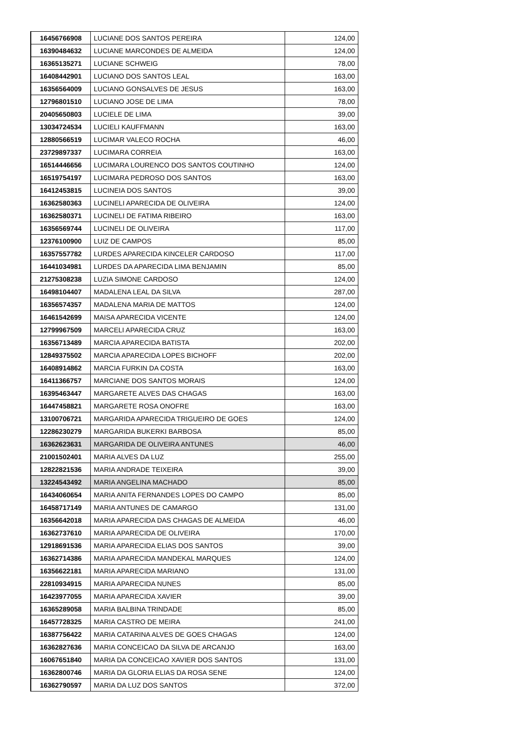| 16456766908 | LUCIANE DOS SANTOS PEREIRA | 124,00 |
| 16390484632 | LUCIANE MARCONDES DE ALMEIDA | 124,00 |
| 16365135271 | LUCIANE SCHWEIG | 78,00 |
| 16408442901 | LUCIANO DOS SANTOS LEAL | 163,00 |
| 16356564009 | LUCIANO GONSALVES DE JESUS | 163,00 |
| 12796801510 | LUCIANO JOSE DE LIMA | 78,00 |
| 20405650803 | LUCIELE DE LIMA | 39,00 |
| 13034724534 | LUCIELI KAUFFMANN | 163,00 |
| 12880566519 | LUCIMAR VALECO ROCHA | 46,00 |
| 23729897337 | LUCIMARA CORREIA | 163,00 |
| 16514446656 | LUCIMARA LOURENCO DOS SANTOS COUTINHO | 124,00 |
| 16519754197 | LUCIMARA PEDROSO DOS SANTOS | 163,00 |
| 16412453815 | LUCINEIA DOS SANTOS | 39,00 |
| 16362580363 | LUCINELI APARECIDA DE OLIVEIRA | 124,00 |
| 16362580371 | LUCINELI DE FATIMA RIBEIRO | 163,00 |
| 16356569744 | LUCINELI DE OLIVEIRA | 117,00 |
| 12376100900 | LUIZ DE CAMPOS | 85,00 |
| 16357557782 | LURDES APARECIDA KINCELER CARDOSO | 117,00 |
| 16441034981 | LURDES DA APARECIDA LIMA BENJAMIN | 85,00 |
| 21275308238 | LUZIA SIMONE CARDOSO | 124,00 |
| 16498104407 | MADALENA LEAL DA SILVA | 287,00 |
| 16356574357 | MADALENA MARIA DE MATTOS | 124,00 |
| 16461542699 | MAISA APARECIDA VICENTE | 124,00 |
| 12799967509 | MARCELI APARECIDA CRUZ | 163,00 |
| 16356713489 | MARCIA APARECIDA BATISTA | 202,00 |
| 12849375502 | MARCIA APARECIDA LOPES BICHOFF | 202,00 |
| 16408914862 | MARCIA FURKIN DA COSTA | 163,00 |
| 16411366757 | MARCIANE DOS SANTOS MORAIS | 124,00 |
| 16395463447 | MARGARETE ALVES DAS CHAGAS | 163,00 |
| 16447458821 | MARGARETE ROSA ONOFRE | 163,00 |
| 13100706721 | MARGARIDA APARECIDA TRIGUEIRO DE GOES | 124,00 |
| 12286230279 | MARGARIDA BUKERKI BARBOSA | 85,00 |
| 16362623631 | MARGARIDA DE OLIVEIRA ANTUNES | 46,00 |
| 21001502401 | MARIA ALVES DA LUZ | 255,00 |
| 12822821536 | MARIA ANDRADE TEIXEIRA | 39,00 |
| 13224543492 | MARIA ANGELINA MACHADO | 85,00 |
| 16434060654 | MARIA ANITA FERNANDES LOPES DO CAMPO | 85,00 |
| 16458717149 | MARIA ANTUNES DE CAMARGO | 131,00 |
| 16356642018 | MARIA APARECIDA DAS CHAGAS DE ALMEIDA | 46,00 |
| 16362737610 | MARIA APARECIDA DE OLIVEIRA | 170,00 |
| 12918691536 | MARIA APARECIDA ELIAS DOS SANTOS | 39,00 |
| 16362714386 | MARIA APARECIDA MANDEKAL MARQUES | 124,00 |
| 16356622181 | MARIA APARECIDA MARIANO | 131,00 |
| 22810934915 | MARIA APARECIDA NUNES | 85,00 |
| 16423977055 | MARIA APARECIDA XAVIER | 39,00 |
| 16365289058 | MARIA BALBINA TRINDADE | 85,00 |
| 16457728325 | MARIA CASTRO DE MEIRA | 241,00 |
| 16387756422 | MARIA CATARINA ALVES DE GOES CHAGAS | 124,00 |
| 16362827636 | MARIA CONCEICAO DA SILVA DE ARCANJO | 163,00 |
| 16067651840 | MARIA DA CONCEICAO XAVIER DOS SANTOS | 131,00 |
| 16362800746 | MARIA DA GLORIA ELIAS DA ROSA SENE | 124,00 |
| 16362790597 | MARIA DA LUZ DOS SANTOS | 372,00 |